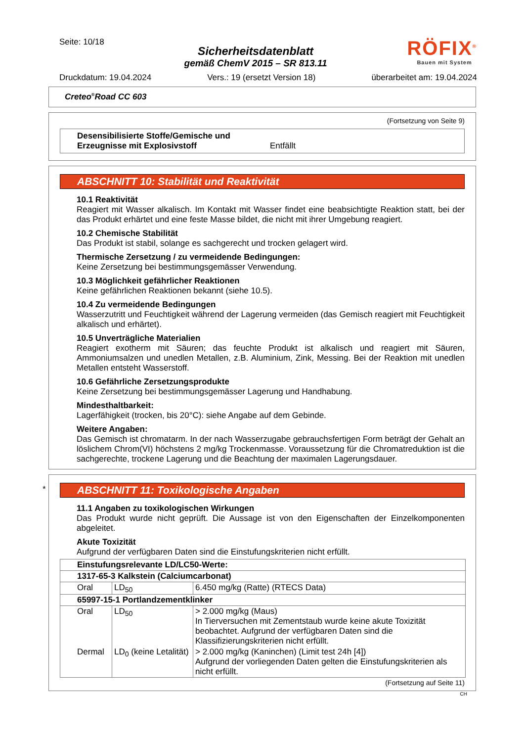Seite: 10/18
Sicherheitsdatenblatt
gemäß ChemV 2015 – SR 813.11
RÖFIX<sup>®</sup>
Bauen mit System
Druckdatum: 19.04.2024 Vers.: 19 (ersetzt Version 18) überarbeitet am: 19.04.2024
Creteo<sup>®</sup>Road CC 603
(Fortsetzung von Seite 9)
Desensibilisierte Stoffe/Gemische und Erzeugnisse mit Explosivstoff Entfällt
ABSCHNITT 10: Stabilität und Reaktivität
10.1 Reaktivität
Reagiert mit Wasser alkalisch. Im Kontakt mit Wasser findet eine beabsichtigte Reaktion statt, bei der das Produkt erhärtet und eine feste Masse bildet, die nicht mit ihrer Umgebung reagiert.
10.2 Chemische Stabilität
Das Produkt ist stabil, solange es sachgerecht und trocken gelagert wird.
Thermische Zersetzung / zu vermeidende Bedingungen:
Keine Zersetzung bei bestimmungsgemässer Verwendung.
10.3 Möglichkeit gefährlicher Reaktionen
Keine gefährlichen Reaktionen bekannt (siehe 10.5).
10.4 Zu vermeidende Bedingungen
Wasserzutritt und Feuchtigkeit während der Lagerung vermeiden (das Gemisch reagiert mit Feuchtigkeit alkalisch und erhärtet).
10.5 Unverträgliche Materialien
Reagiert exotherm mit Säuren; das feuchte Produkt ist alkalisch und reagiert mit Säuren, Ammoniumsalzen und unedlen Metallen, z.B. Aluminium, Zink, Messing. Bei der Reaktion mit unedlen Metallen entsteht Wasserstoff.
10.6 Gefährliche Zersetzungsprodukte
Keine Zersetzung bei bestimmungsgemässer Lagerung und Handhabung.
Mindesthaltbarkeit:
Lagerfähigkeit (trocken, bis 20°C): siehe Angabe auf dem Gebinde.
Weitere Angaben:
Das Gemisch ist chromatarm. In der nach Wasserzugabe gebrauchsfertigen Form beträgt der Gehalt an löslichem Chrom(VI) höchstens 2 mg/kg Trockenmasse. Voraussetzung für die Chromatreduktion ist die sachgerechte, trockene Lagerung und die Beachtung der maximalen Lagerungsdauer.
*
ABSCHNITT 11: Toxikologische Angaben
11.1 Angaben zu toxikologischen Wirkungen
Das Produkt wurde nicht geprüft. Die Aussage ist von den Eigenschaften der Einzelkomponenten abgeleitet.
Akute Toxizität
Aufgrund der verfügbaren Daten sind die Einstufungskriterien nicht erfüllt.
| Einstufungsrelevante LD/LC50-Werte: | | |
| 1317-65-3 Kalkstein (Calciumcarbonat) | | |
| Oral | LD<sub>50</sub> | 6.450 mg/kg (Ratte) (RTECS Data) |
| 65997-15-1 Portlandzementklinker | | |
| Oral | LD<sub>50</sub> | > 2.000 mg/kg (Maus) In Tierversuchen mit Zementstaub wurde keine akute Toxizität beobachtet. Aufgrund der verfügbaren Daten sind die Klassifizierungskriterien nicht erfüllt. |
| Dermal | LD<sub>0</sub> (keine Letalität) | > 2.000 mg/kg (Kaninchen) (Limit test 24h [4]) Aufgrund der vorliegenden Daten gelten die Einstufungskriterien als nicht erfüllt. |
(Fortsetzung auf Seite 11)
CH